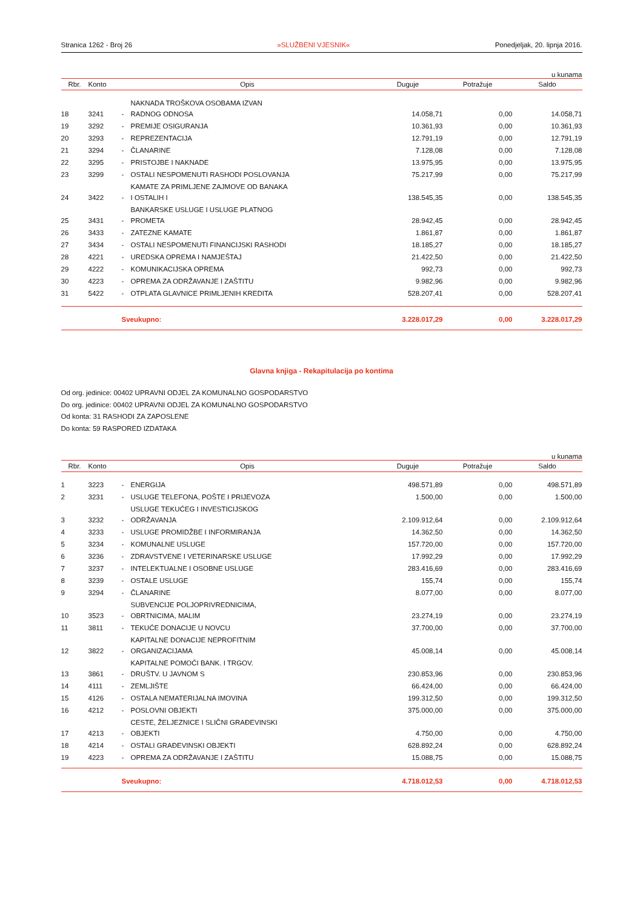Stranica 1262 - Broj 26 »SLUŽBENI VJESNIK« Ponedjeljak, 20. lipnja 2016.
u kunama
| Rbr. | Konto | Opis | | Duguje | Potražuje | Saldo |
| --- | --- | --- | --- | --- | --- | --- |
| 18 | 3241 | - | NAKNADA TROŠKOVA OSOBAMA IZVAN RADNOG ODNOSA | 14.058,71 | 0,00 | 14.058,71 |
| 19 | 3292 | - | PREMIJE OSIGURANJA | 10.361,93 | 0,00 | 10.361,93 |
| 20 | 3293 | - | REPREZENTACIJA | 12.791,19 | 0,00 | 12.791,19 |
| 21 | 3294 | - | ČLANARINE | 7.128,08 | 0,00 | 7.128,08 |
| 22 | 3295 | - | PRISTOJBE I NAKNADE | 13.975,95 | 0,00 | 13.975,95 |
| 23 | 3299 | - | OSTALI NESPOMENUTI RASHODI POSLOVANJA | 75.217,99 | 0,00 | 75.217,99 |
| 24 | 3422 | - | KAMATE ZA PRIMLJENE ZAJMOVE OD BANAKA I OSTALIH I | 138.545,35 | 0,00 | 138.545,35 |
| 25 | 3431 | - | BANKARSKE USLUGE I USLUGE PLATNOG PROMETA | 28.942,45 | 0,00 | 28.942,45 |
| 26 | 3433 | - | ZATEZNE KAMATE | 1.861,87 | 0,00 | 1.861,87 |
| 27 | 3434 | - | OSTALI NESPOMENUTI FINANCIJSKI RASHODI | 18.185,27 | 0,00 | 18.185,27 |
| 28 | 4221 | - | UREDSKA OPREMA I NAMJEŠTAJ | 21.422,50 | 0,00 | 21.422,50 |
| 29 | 4222 | - | KOMUNIKACIJSKA OPREMA | 992,73 | 0,00 | 992,73 |
| 30 | 4223 | - | OPREMA ZA ODRŽAVANJE I ZAŠTITU | 9.982,96 | 0,00 | 9.982,96 |
| 31 | 5422 | - | OTPLATA GLAVNICE PRIMLJENIH KREDITA | 528.207,41 | 0,00 | 528.207,41 |
| | | Sveukupno: | | 3.228.017,29 | 0,00 | 3.228.017,29 |
Glavna knjiga - Rekapitulacija po kontima
Od org. jedinice: 00402 UPRAVNI ODJEL ZA KOMUNALNO GOSPODARSTVO
Do org. jedinice: 00402 UPRAVNI ODJEL ZA KOMUNALNO GOSPODARSTVO
Od konta: 31 RASHODI ZA ZAPOSLENE
Do konta: 59 RASPORED IZDATAKA
u kunama
| Rbr. | Konto | Opis | | Duguje | Potražuje | Saldo |
| --- | --- | --- | --- | --- | --- | --- |
| 1 | 3223 | - | ENERGIJA | 498.571,89 | 0,00 | 498.571,89 |
| 2 | 3231 | - | USLUGE TELEFONA, POŠTE I PRIJEVOZA | 1.500,00 | 0,00 | 1.500,00 |
| 3 | 3232 | - | USLUGE TEKUĆEG I INVESTICIJSKOG ODRŽAVANJA | 2.109.912,64 | 0,00 | 2.109.912,64 |
| 4 | 3233 | - | USLUGE PROMIDŽBE I INFORMIRANJA | 14.362,50 | 0,00 | 14.362,50 |
| 5 | 3234 | - | KOMUNALNE USLUGE | 157.720,00 | 0,00 | 157.720,00 |
| 6 | 3236 | - | ZDRAVSTVENE I VETERINARSKE USLUGE | 17.992,29 | 0,00 | 17.992,29 |
| 7 | 3237 | - | INTELEKTUALNE I OSOBNE USLUGE | 283.416,69 | 0,00 | 283.416,69 |
| 8 | 3239 | - | OSTALE USLUGE | 155,74 | 0,00 | 155,74 |
| 9 | 3294 | - | ČLANARINE | 8.077,00 | 0,00 | 8.077,00 |
| 10 | 3523 | - | SUBVENCIJE POLJOPRIVREDNICIMA, OBRTNICIMA, MALIM | 23.274,19 | 0,00 | 23.274,19 |
| 11 | 3811 | - | TEKUĆE DONACIJE U NOVCU | 37.700,00 | 0,00 | 37.700,00 |
| 12 | 3822 | - | KAPITALNE DONACIJE NEPROFITNIM ORGANIZACIJAMA | 45.008,14 | 0,00 | 45.008,14 |
| 13 | 3861 | - | KAPITALNE POMOĆI BANK. I TRGOV. DRUŠTV. U JAVNOM S | 230.853,96 | 0,00 | 230.853,96 |
| 14 | 4111 | - | ZEMLJIŠTE | 66.424,00 | 0,00 | 66.424,00 |
| 15 | 4126 | - | OSTALA NEMATERIJALNA IMOVINA | 199.312,50 | 0,00 | 199.312,50 |
| 16 | 4212 | - | POSLOVNI OBJEKTI | 375.000,00 | 0,00 | 375.000,00 |
| 17 | 4213 | - | CESTE, ŽELJEZNICE I SLIČNI GRAĐEVINSKI OBJEKTI | 4.750,00 | 0,00 | 4.750,00 |
| 18 | 4214 | - | OSTALI GRAĐEVINSKI OBJEKTI | 628.892,24 | 0,00 | 628.892,24 |
| 19 | 4223 | - | OPREMA ZA ODRŽAVANJE I ZAŠTITU | 15.088,75 | 0,00 | 15.088,75 |
| | | Sveukupno: | | 4.718.012,53 | 0,00 | 4.718.012,53 |